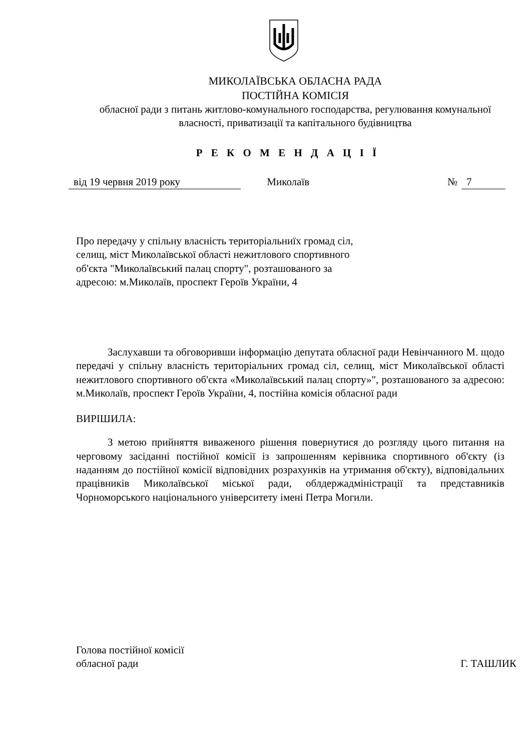МИКОЛАЇВСЬКА ОБЛАСНА РАДА
ПОСТІЙНА КОМІСІЯ
обласної ради з питань житлово-комунального господарства, регулювання комунальної власності, приватизації та капітального будівництва
Р Е К О М Е Н Д А Ц І Ї
від 19 червня 2019 року Миколаїв № 7
Про передачу у спільну власність територіальниїх громад сіл, селищ, міст Миколаївської області нежитлового спортивного об'єкта "Миколаївський палац спорту", розташованого за адресою: м.Миколаїв, проспект Героїв України, 4
Заслухавши та обговоривши інформацію депутата обласної ради Невінчанного М. щодо передачі у спільну власність територіальних громад сіл, селищ, міст Миколаївської області нежитлового спортивного об'єкта «Миколаївський палац спорту»", розташованого за адресою: м.Миколаїв, проспект Героїв України, 4, постійна комісія обласної ради
ВИРІШИЛА:
З метою прийняття виваженого рішення повернутися до розгляду цього питання на черговому засіданні постійної комісії із запрошенням керівника спортивного об'єкту (із наданням до постійної комісії відповідних розрахунків на утримання об'єкту), відповідальних працівників Миколаївської міської ради, облдержадміністрації та представників Чорноморського національного університету імені Петра Могили.
Голова постійної комісії
обласної ради Г. ТАШЛИК